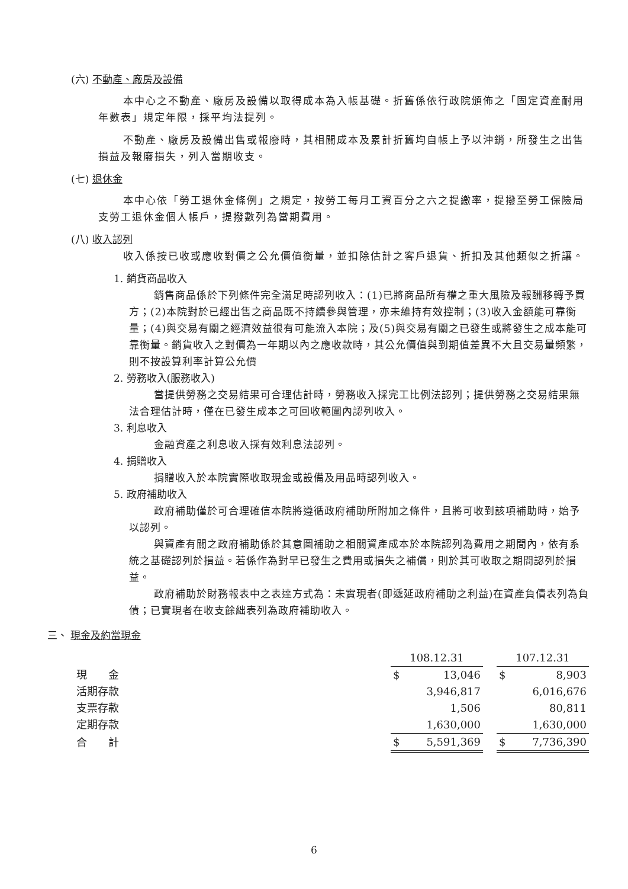(六) 不動產、廠房及設備
本中心之不動產、廠房及設備以取得成本為入帳基礎。折舊係依行政院頒佈之「固定資產耐用年數表」規定年限，採平均法提列。
不動產、廠房及設備出售或報廢時，其相關成本及累計折舊均自帳上予以沖銷，所發生之出售損益及報廢損失，列入當期收支。
(七) 退休金
本中心依「勞工退休金條例」之規定，按勞工每月工資百分之六之提繳率，提撥至勞工保險局支勞工退休金個人帳戶，提撥數列為當期費用。
(八) 收入認列
收入係按已收或應收對價之公允價值衡量，並扣除估計之客戶退貨、折扣及其他類似之折讓。
1. 銷貨商品收入
銷售商品係於下列條件完全滿足時認列收入：(1)已將商品所有權之重大風險及報酬移轉予買方；(2)本院對於已經出售之商品既不持續參與管理，亦未維持有效控制；(3)收入金額能可靠衡量；(4)與交易有關之經濟效益很有可能流入本院；及(5)與交易有關之已發生或將發生之成本能可靠衡量。銷貨收入之對價為一年期以內之應收款時，其公允價值與到期值差異不大且交易量頻繁，則不按設算利率計算公允價
2. 勞務收入(服務收入)
當提供勞務之交易結果可合理估計時，勞務收入採完工比例法認列；提供勞務之交易結果無法合理估計時，僅在已發生成本之可回收範圍內認列收入。
3. 利息收入
金融資產之利息收入採有效利息法認列。
4. 捐贈收入
捐贈收入於本院實際收取現金或設備及用品時認列收入。
5. 政府補助收入
政府補助僅於可合理確信本院將遵循政府補助所附加之條件，且將可收到該項補助時，始予以認列。
與資產有關之政府補助係於其意圖補助之相關資產成本於本院認列為費用之期間內，依有系統之基礎認列於損益。若係作為對早已發生之費用或損失之補償，則於其可收取之期間認列於損益。
政府補助於財務報表中之表達方式為：未實現者(即遞延政府補助之利益)在資產負債表列為負債；已實現者在收支餘絀表列為政府補助收入。
三、 現金及約當現金
| | 108.12.31 | | | 107.12.31 | |
| 現 金 | $ | 13,046 | | $ | 8,903 |
| 活期存款 | | 3,946,817 | | | 6,016,676 |
| 支票存款 | | 1,506 | | | 80,811 |
| 定期存款 | | 1,630,000 | | | 1,630,000 |
| 合 計 | $ | 5,591,369 | | $ | 7,736,390 |
6